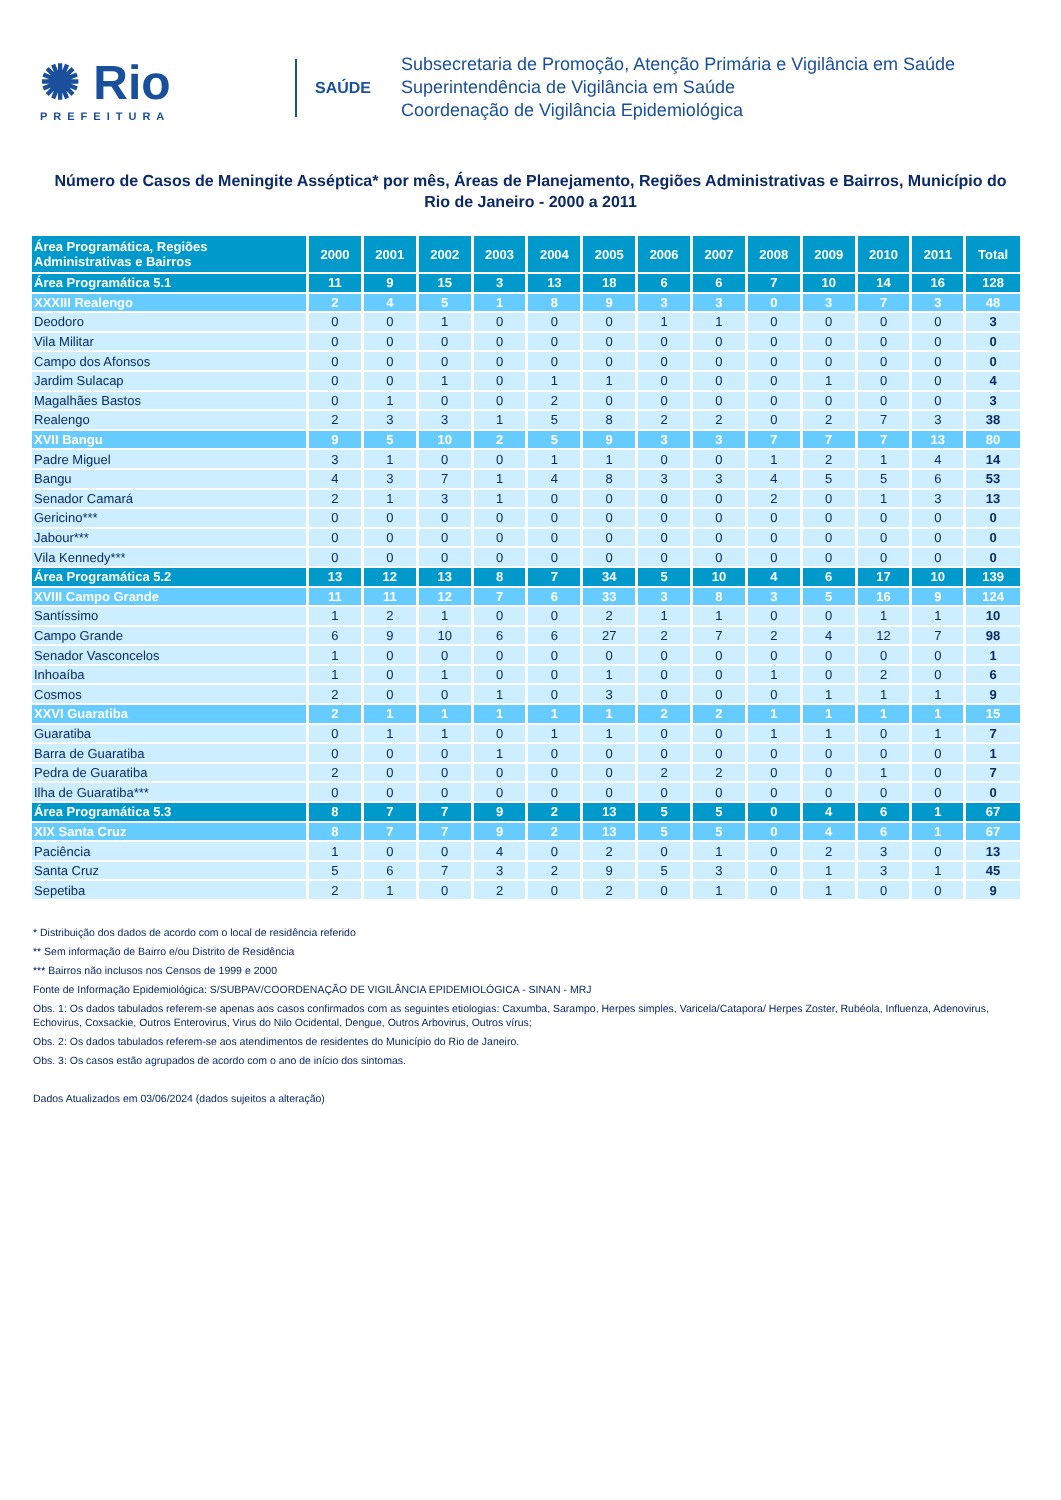✺ Rio
PREFEITURA
SAÚDE
Subsecretaria de Promoção, Atenção Primária e Vigilância em Saúde
Superintendência de Vigilância em Saúde
Coordenação de Vigilância Epidemiológica
Número de Casos de Meningite Asséptica* por mês, Áreas de Planejamento, Regiões Administrativas e Bairros, Município do Rio de Janeiro - 2000 a 2011
| Área Programática, Regiões Administrativas e Bairros | 2000 | 2001 | 2002 | 2003 | 2004 | 2005 | 2006 | 2007 | 2008 | 2009 | 2010 | 2011 | Total |
| --- | --- | --- | --- | --- | --- | --- | --- | --- | --- | --- | --- | --- | --- |
| Área Programática 5.1 | 11 | 9 | 15 | 3 | 13 | 18 | 6 | 6 | 7 | 10 | 14 | 16 | 128 |
| XXXIII Realengo | 2 | 4 | 5 | 1 | 8 | 9 | 3 | 3 | 0 | 3 | 7 | 3 | 48 |
| Deodoro | 0 | 0 | 1 | 0 | 0 | 0 | 1 | 1 | 0 | 0 | 0 | 0 | 3 |
| Vila Militar | 0 | 0 | 0 | 0 | 0 | 0 | 0 | 0 | 0 | 0 | 0 | 0 | 0 |
| Campo dos Afonsos | 0 | 0 | 0 | 0 | 0 | 0 | 0 | 0 | 0 | 0 | 0 | 0 | 0 |
| Jardim Sulacap | 0 | 0 | 1 | 0 | 1 | 1 | 0 | 0 | 0 | 1 | 0 | 0 | 4 |
| Magalhães Bastos | 0 | 1 | 0 | 0 | 2 | 0 | 0 | 0 | 0 | 0 | 0 | 0 | 3 |
| Realengo | 2 | 3 | 3 | 1 | 5 | 8 | 2 | 2 | 0 | 2 | 7 | 3 | 38 |
| XVII Bangu | 9 | 5 | 10 | 2 | 5 | 9 | 3 | 3 | 7 | 7 | 7 | 13 | 80 |
| Padre Miguel | 3 | 1 | 0 | 0 | 1 | 1 | 0 | 0 | 1 | 2 | 1 | 4 | 14 |
| Bangu | 4 | 3 | 7 | 1 | 4 | 8 | 3 | 3 | 4 | 5 | 5 | 6 | 53 |
| Senador Camará | 2 | 1 | 3 | 1 | 0 | 0 | 0 | 0 | 2 | 0 | 1 | 3 | 13 |
| Gericino*** | 0 | 0 | 0 | 0 | 0 | 0 | 0 | 0 | 0 | 0 | 0 | 0 | 0 |
| Jabour*** | 0 | 0 | 0 | 0 | 0 | 0 | 0 | 0 | 0 | 0 | 0 | 0 | 0 |
| Vila Kennedy*** | 0 | 0 | 0 | 0 | 0 | 0 | 0 | 0 | 0 | 0 | 0 | 0 | 0 |
| Área Programática 5.2 | 13 | 12 | 13 | 8 | 7 | 34 | 5 | 10 | 4 | 6 | 17 | 10 | 139 |
| XVIII Campo Grande | 11 | 11 | 12 | 7 | 6 | 33 | 3 | 8 | 3 | 5 | 16 | 9 | 124 |
| Santíssimo | 1 | 2 | 1 | 0 | 0 | 2 | 1 | 1 | 0 | 0 | 1 | 1 | 10 |
| Campo Grande | 6 | 9 | 10 | 6 | 6 | 27 | 2 | 7 | 2 | 4 | 12 | 7 | 98 |
| Senador Vasconcelos | 1 | 0 | 0 | 0 | 0 | 0 | 0 | 0 | 0 | 0 | 0 | 0 | 1 |
| Inhoaíba | 1 | 0 | 1 | 0 | 0 | 1 | 0 | 0 | 1 | 0 | 2 | 0 | 6 |
| Cosmos | 2 | 0 | 0 | 1 | 0 | 3 | 0 | 0 | 0 | 1 | 1 | 1 | 9 |
| XXVI Guaratiba | 2 | 1 | 1 | 1 | 1 | 1 | 2 | 2 | 1 | 1 | 1 | 1 | 15 |
| Guaratiba | 0 | 1 | 1 | 0 | 1 | 1 | 0 | 0 | 1 | 1 | 0 | 1 | 7 |
| Barra de Guaratiba | 0 | 0 | 0 | 1 | 0 | 0 | 0 | 0 | 0 | 0 | 0 | 0 | 1 |
| Pedra de Guaratiba | 2 | 0 | 0 | 0 | 0 | 0 | 2 | 2 | 0 | 0 | 1 | 0 | 7 |
| Ilha de Guaratiba*** | 0 | 0 | 0 | 0 | 0 | 0 | 0 | 0 | 0 | 0 | 0 | 0 | 0 |
| Área Programática 5.3 | 8 | 7 | 7 | 9 | 2 | 13 | 5 | 5 | 0 | 4 | 6 | 1 | 67 |
| XIX Santa Cruz | 8 | 7 | 7 | 9 | 2 | 13 | 5 | 5 | 0 | 4 | 6 | 1 | 67 |
| Paciência | 1 | 0 | 0 | 4 | 0 | 2 | 0 | 1 | 0 | 2 | 3 | 0 | 13 |
| Santa Cruz | 5 | 6 | 7 | 3 | 2 | 9 | 5 | 3 | 0 | 1 | 3 | 1 | 45 |
| Sepetiba | 2 | 1 | 0 | 2 | 0 | 2 | 0 | 1 | 0 | 1 | 0 | 0 | 9 |
* Distribuição dos dados de acordo com o local de residência referido
** Sem informação de Bairro e/ou Distrito de Residência
*** Bairros não inclusos nos Censos de 1999 e 2000
Fonte de Informação Epidemiológica: S/SUBPAV/COORDENAÇÃO DE VIGILÂNCIA EPIDEMIOLÓGICA - SINAN - MRJ
Obs. 1: Os dados tabulados referem-se apenas aos casos confirmados com as seguintes etiologias: Caxumba, Sarampo, Herpes simples, Varicela/Catapora/ Herpes Zoster, Rubéola, Influenza, Adenovirus, Echovirus, Coxsackie, Outros Enterovirus, Virus do Nilo Ocidental, Dengue, Outros Arbovirus, Outros vírus;
Obs. 2: Os dados tabulados referem-se aos atendimentos de residentes do Município do Rio de Janeiro.
Obs. 3: Os casos estão agrupados de acordo com o ano de início dos sintomas.
Dados Atualizados em 03/06/2024 (dados sujeitos a alteração)